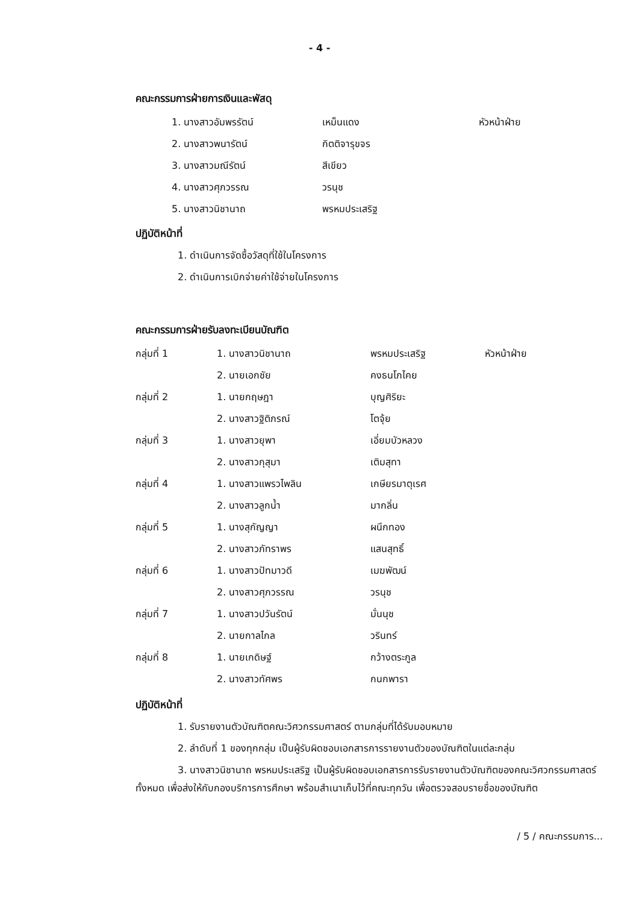- 4 -
คณะกรรมการฝ่ายการเงินและพัสดุ
| | 1. นางสาวอัมพรรัตน์ | เหม็นแดง | หัวหน้าฝ่าย |
| | 2. นางสาวพนารัตน์ | กิตติจารุขจร | |
| | 3. นางสาวมณีรัตน์ | สีเขียว | |
| | 4. นางสาวศุภวรรณ | วรนุช | |
| | 5. นางสาวนิชานาถ | พรหมประเสริฐ | |
ปฏิบัติหน้าที่
1. ดำเนินการจัดซื้อวัสดุที่ใช้ในโครงการ
2. ดำเนินการเบิกจ่ายค่าใช้จ่ายในโครงการ
คณะกรรมการฝ่ายรับลงทะเบียนบัณฑิต
| กลุ่มที่ 1 | 1. นางสาวนิชานาถ | พรหมประเสริฐ | หัวหน้าฝ่าย |
| | 2. นายเอกชัย | คงธนโภไคย | |
| กลุ่มที่ 2 | 1. นายกฤษฎา | บุญศิริยะ | |
| | 2. นางสาวฐิติภรณ์ | โตจุ้ย | |
| กลุ่มที่ 3 | 1. นางสาวยุพา | เอี่ยมบัวหลวง | |
| | 2. นางสาวกุสุมา | เติมสุทา | |
| กลุ่มที่ 4 | 1. นางสาวแพรวไพลิน | เกษียรมาตุเรศ | |
| | 2. นางสาวลูกน้ำ | มากลิ่น | |
| กลุ่มที่ 5 | 1. นางสุกัญญา | ผนึกทอง | |
| | 2. นางสาวภัทราพร | แสนสุทธิ์ | |
| กลุ่มที่ 6 | 1. นางสาวปัทมาวดี | เมฆพัฒน์ | |
| | 2. นางสาวศุภวรรณ | วรนุช | |
| กลุ่มที่ 7 | 1. นางสาวปวันรัตน์ | มั่นนุช | |
| | 2. นายกาลไกล | วรินทร์ | |
| กลุ่มที่ 8 | 1. นายเกดิษฐ์ | กว้างตระกูล | |
| | 2. นางสาวทัศพร | กนกพารา | |
ปฏิบัติหน้าที่
1. รับรายงานตัวบัณฑิตคณะวิศวกรรมศาสตร์ ตามกลุ่มที่ได้รับมอบหมาย
2. ลำดับที่ 1 ของทุกกลุ่ม เป็นผู้รับผิดชอบเอกสารการรายงานตัวของบัณฑิตในแต่ละกลุ่ม
3. นางสาวนิชานาถ พรหมประเสริฐ เป็นผู้รับผิดชอบเอกสารการรับรายงานตัวบัณฑิตของคณะวิศวกรรมศาสตร์ทั้งหมด เพื่อส่งให้กับกองบริการการศึกษา พร้อมสำเนาเก็บไว้ที่คณะทุกวัน เพื่อตรวจสอบรายชื่อของบัณฑิต
/ 5 / คณะกรรมการ...